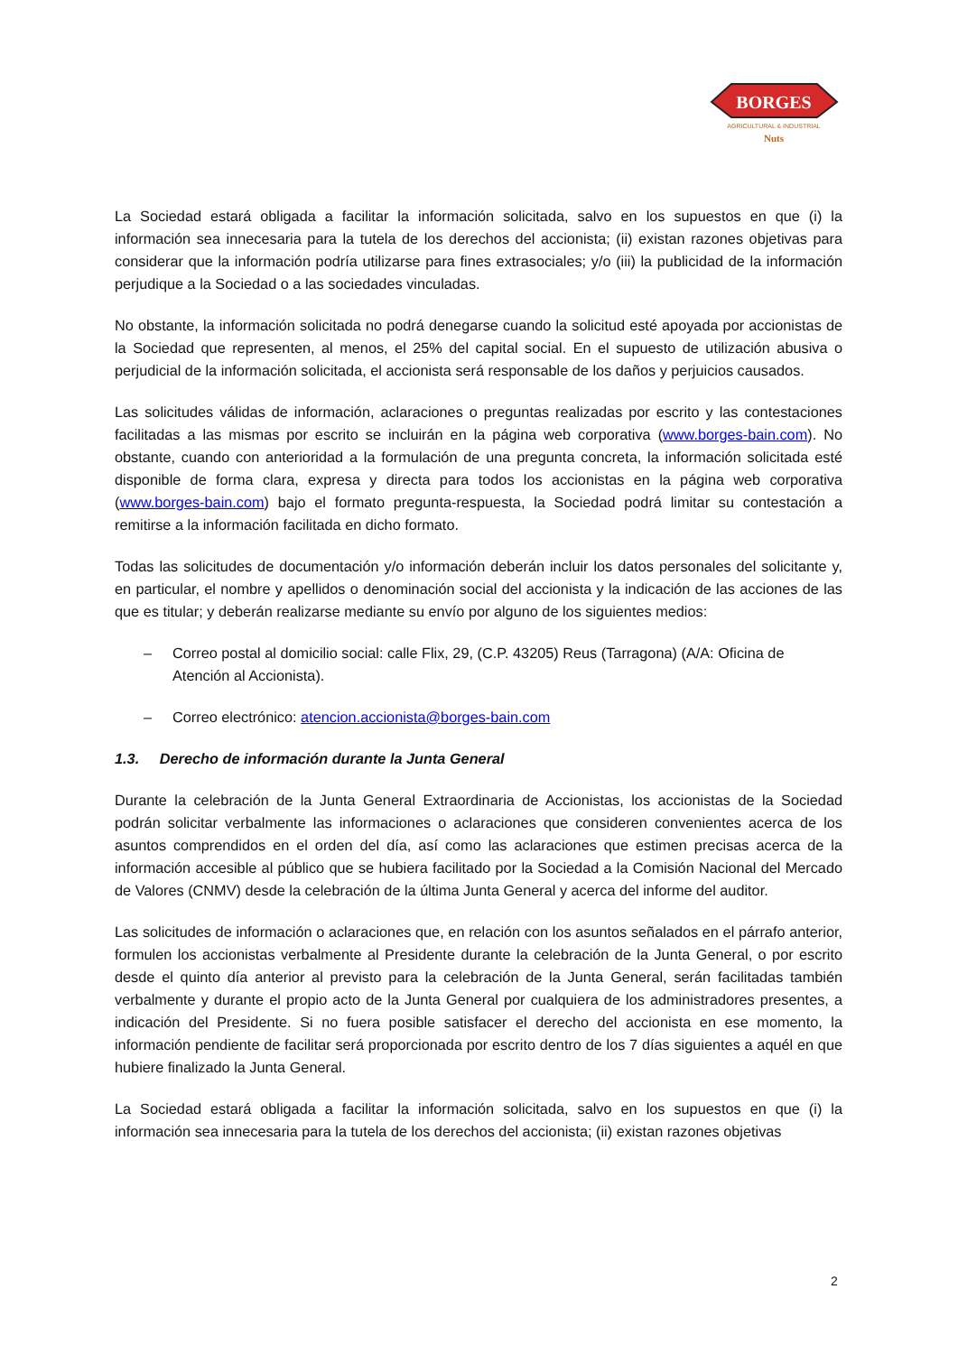BORGES
AGRICULTURAL & INDUSTRIAL
Nuts
La Sociedad estará obligada a facilitar la información solicitada, salvo en los supuestos en que (i) la información sea innecesaria para la tutela de los derechos del accionista; (ii) existan razones objetivas para considerar que la información podría utilizarse para fines extrasociales; y/o (iii) la publicidad de la información perjudique a la Sociedad o a las sociedades vinculadas.
No obstante, la información solicitada no podrá denegarse cuando la solicitud esté apoyada por accionistas de la Sociedad que representen, al menos, el 25% del capital social. En el supuesto de utilización abusiva o perjudicial de la información solicitada, el accionista será responsable de los daños y perjuicios causados.
Las solicitudes válidas de información, aclaraciones o preguntas realizadas por escrito y las contestaciones facilitadas a las mismas por escrito se incluirán en la página web corporativa (www.borges-bain.com). No obstante, cuando con anterioridad a la formulación de una pregunta concreta, la información solicitada esté disponible de forma clara, expresa y directa para todos los accionistas en la página web corporativa (www.borges-bain.com) bajo el formato pregunta-respuesta, la Sociedad podrá limitar su contestación a remitirse a la información facilitada en dicho formato.
Todas las solicitudes de documentación y/o información deberán incluir los datos personales del solicitante y, en particular, el nombre y apellidos o denominación social del accionista y la indicación de las acciones de las que es titular; y deberán realizarse mediante su envío por alguno de los siguientes medios:
– Correo postal al domicilio social: calle Flix, 29, (C.P. 43205) Reus (Tarragona) (A/A: Oficina de Atención al Accionista).
– Correo electrónico: atencion.accionista@borges-bain.com
1.3. Derecho de información durante la Junta General
Durante la celebración de la Junta General Extraordinaria de Accionistas, los accionistas de la Sociedad podrán solicitar verbalmente las informaciones o aclaraciones que consideren convenientes acerca de los asuntos comprendidos en el orden del día, así como las aclaraciones que estimen precisas acerca de la información accesible al público que se hubiera facilitado por la Sociedad a la Comisión Nacional del Mercado de Valores (CNMV) desde la celebración de la última Junta General y acerca del informe del auditor.
Las solicitudes de información o aclaraciones que, en relación con los asuntos señalados en el párrafo anterior, formulen los accionistas verbalmente al Presidente durante la celebración de la Junta General, o por escrito desde el quinto día anterior al previsto para la celebración de la Junta General, serán facilitadas también verbalmente y durante el propio acto de la Junta General por cualquiera de los administradores presentes, a indicación del Presidente. Si no fuera posible satisfacer el derecho del accionista en ese momento, la información pendiente de facilitar será proporcionada por escrito dentro de los 7 días siguientes a aquél en que hubiere finalizado la Junta General.
La Sociedad estará obligada a facilitar la información solicitada, salvo en los supuestos en que (i) la información sea innecesaria para la tutela de los derechos del accionista; (ii) existan razones objetivas
2